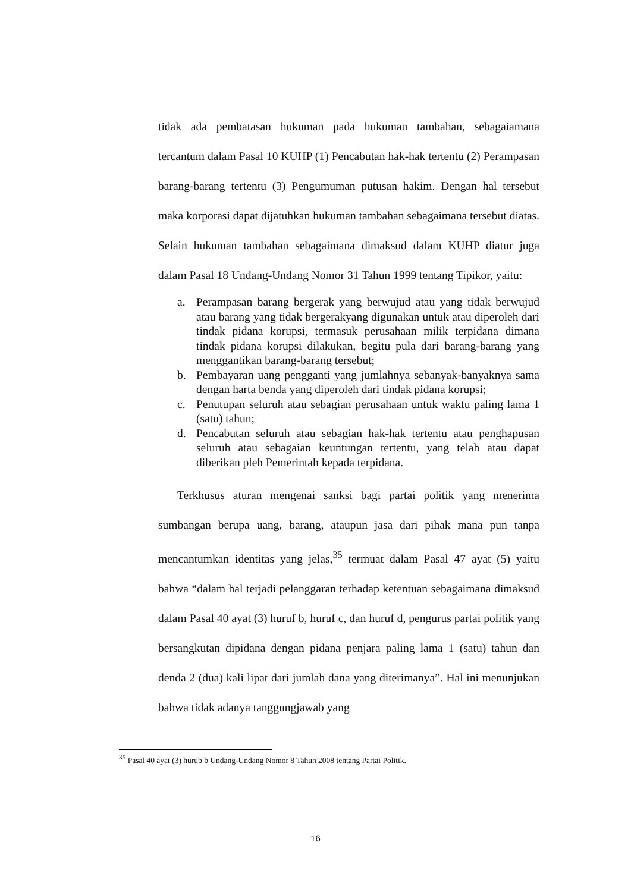tidak ada pembatasan hukuman pada hukuman tambahan, sebagaiamana tercantum dalam Pasal 10 KUHP (1) Pencabutan hak-hak tertentu (2) Perampasan barang-barang tertentu (3) Pengumuman putusan hakim. Dengan hal tersebut maka korporasi dapat dijatuhkan hukuman tambahan sebagaimana tersebut diatas. Selain hukuman tambahan sebagaimana dimaksud dalam KUHP diatur juga dalam Pasal 18 Undang-Undang Nomor 31 Tahun 1999 tentang Tipikor, yaitu:
a. Perampasan barang bergerak yang berwujud atau yang tidak berwujud atau barang yang tidak bergerakyang digunakan untuk atau diperoleh dari tindak pidana korupsi, termasuk perusahaan milik terpidana dimana tindak pidana korupsi dilakukan, begitu pula dari barang-barang yang menggantikan barang-barang tersebut;
b. Pembayaran uang pengganti yang jumlahnya sebanyak-banyaknya sama dengan harta benda yang diperoleh dari tindak pidana korupsi;
c. Penutupan seluruh atau sebagian perusahaan untuk waktu paling lama 1 (satu) tahun;
d. Pencabutan seluruh atau sebagian hak-hak tertentu atau penghapusan seluruh atau sebagaian keuntungan tertentu, yang telah atau dapat diberikan pleh Pemerintah kepada terpidana.
Terkhusus aturan mengenai sanksi bagi partai politik yang menerima sumbangan berupa uang, barang, ataupun jasa dari pihak mana pun tanpa mencantumkan identitas yang jelas,<sup>35</sup> termuat dalam Pasal 47 ayat (5) yaitu bahwa “dalam hal terjadi pelanggaran terhadap ketentuan sebagaimana dimaksud dalam Pasal 40 ayat (3) huruf b, huruf c, dan huruf d, pengurus partai politik yang bersangkutan dipidana dengan pidana penjara paling lama 1 (satu) tahun dan denda 2 (dua) kali lipat dari jumlah dana yang diterimanya”. Hal ini menunjukan bahwa tidak adanya tanggungjawab yang
<sup>35</sup> Pasal 40 ayat (3) hurub b Undang-Undang Nomor 8 Tahun 2008 tentang Partai Politik.
16